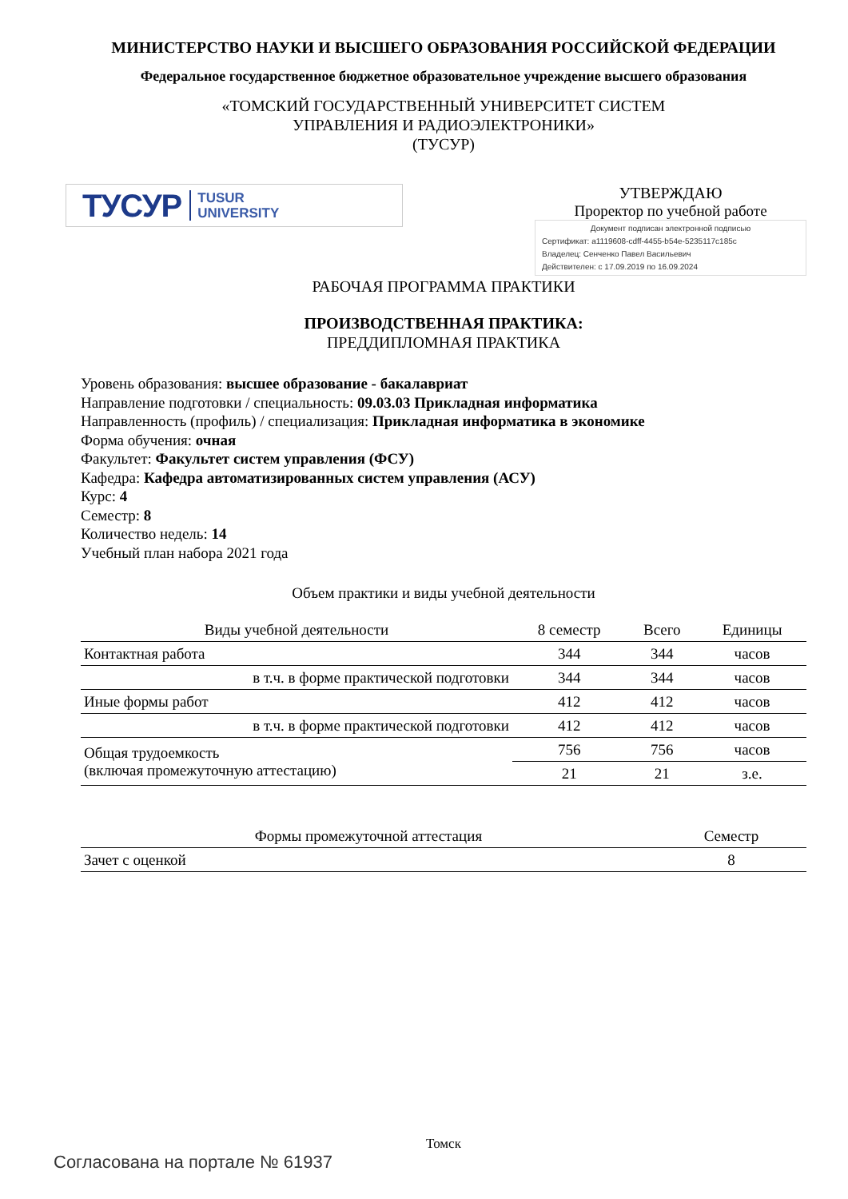МИНИСТЕРСТВО НАУКИ И ВЫСШЕГО ОБРАЗОВАНИЯ РОССИЙСКОЙ ФЕДЕРАЦИИ
Федеральное государственное бюджетное образовательное учреждение высшего образования
«ТОМСКИЙ ГОСУДАРСТВЕННЫЙ УНИВЕРСИТЕТ СИСТЕМ
УПРАВЛЕНИЯ И РАДИОЭЛЕКТРОНИКИ»
(ТУСУР)
ТУСУР TUSUR
UNIVERSITY
УТВЕРЖДАЮ
Проректор по учебной работе
Документ подписан электронной подписью
Сертификат: a1119608-cdff-4455-b54e-5235117c185c
Владелец: Сенченко Павел Васильевич
Действителен: с 17.09.2019 по 16.09.2024
РАБОЧАЯ ПРОГРАММА ПРАКТИКИ
ПРОИЗВОДСТВЕННАЯ ПРАКТИКА:
ПРЕДДИПЛОМНАЯ ПРАКТИКА
Уровень образования: высшее образование - бакалавриат
Направление подготовки / специальность: 09.03.03 Прикладная информатика
Направленность (профиль) / специализация: Прикладная информатика в экономике
Форма обучения: очная
Факультет: Факультет систем управления (ФСУ)
Кафедра: Кафедра автоматизированных систем управления (АСУ)
Курс: 4
Семестр: 8
Количество недель: 14
Учебный план набора 2021 года
Объем практики и виды учебной деятельности
| Виды учебной деятельности | 8 семестр | Всего | Единицы |
| --- | --- | --- | --- |
| Контактная работа | 344 | 344 | часов |
| в т.ч. в форме практической подготовки | 344 | 344 | часов |
| Иные формы работ | 412 | 412 | часов |
| в т.ч. в форме практической подготовки | 412 | 412 | часов |
| Общая трудоемкость (включая промежуточную аттестацию) | 756 | 756 | часов |
| | 21 | 21 | з.е. |
| Формы промежуточной аттестация | Семестр |
| --- | --- |
| Зачет с оценкой | 8 |
Томск
Согласована на портале № 61937